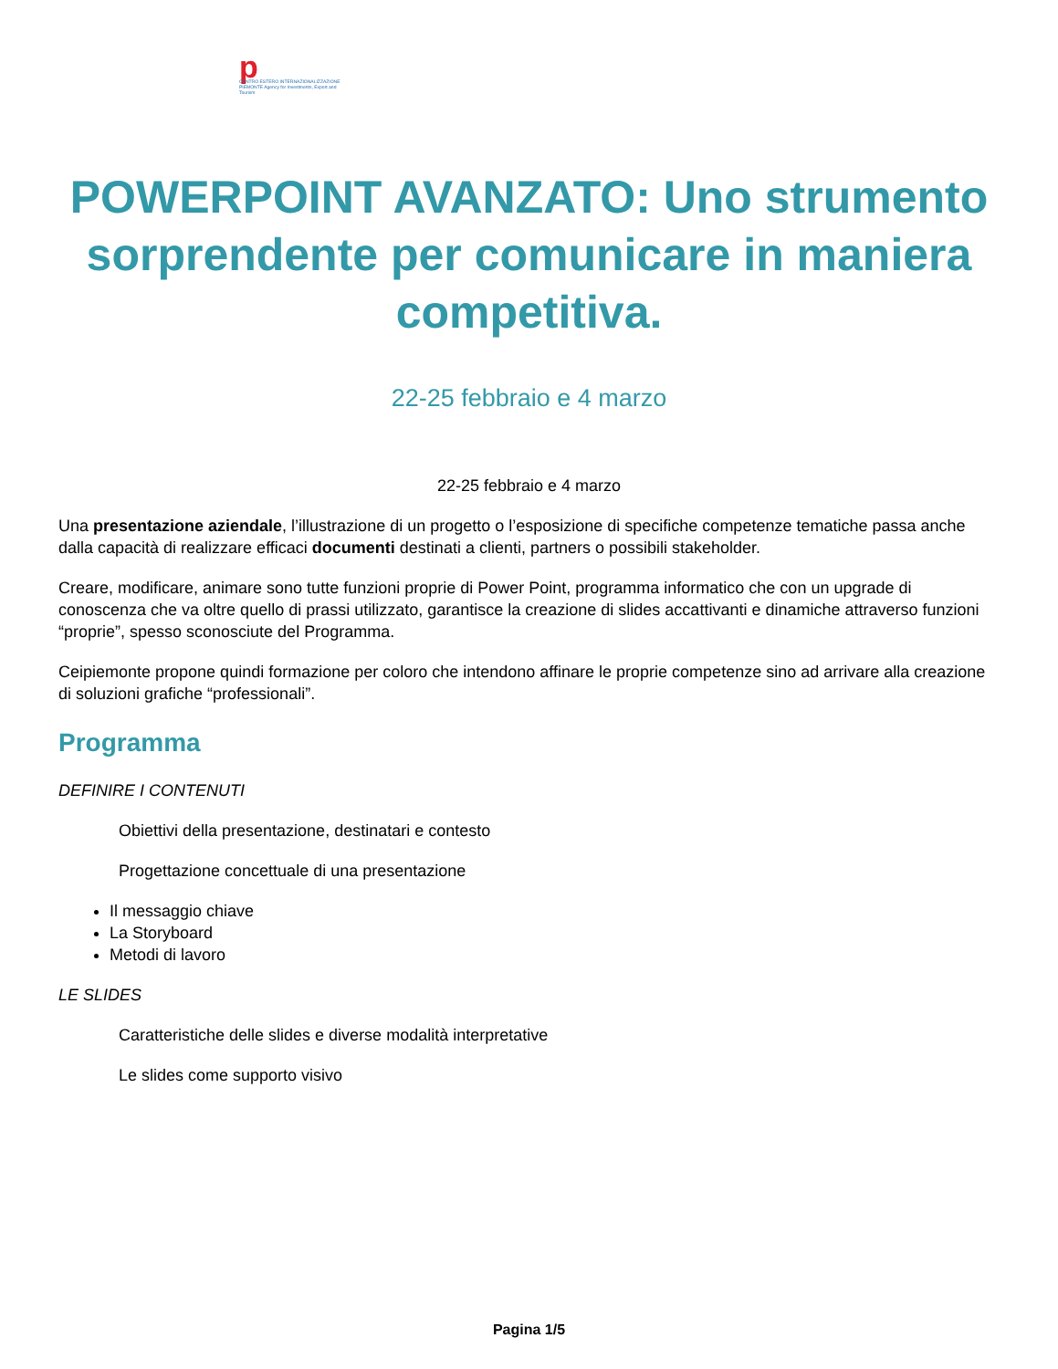p
CENTRO ESTERO INTERNAZIONALIZZAZIONE PIEMONTE Agency for Investments, Export and Tourism
POWERPOINT AVANZATO: Uno strumento sorprendente per comunicare in maniera competitiva.
22-25 febbraio e 4 marzo
22-25 febbraio e 4 marzo
Una presentazione aziendale, l’illustrazione di un progetto o l’esposizione di specifiche competenze tematiche passa anche dalla capacità di realizzare efficaci documenti destinati a clienti, partners o possibili stakeholder.
Creare, modificare, animare sono tutte funzioni proprie di Power Point, programma informatico che con un upgrade di conoscenza che va oltre quello di prassi utilizzato, garantisce la creazione di slides accattivanti e dinamiche attraverso funzioni “proprie”, spesso sconosciute del Programma.
Ceipiemonte propone quindi formazione per coloro che intendono affinare le proprie competenze sino ad arrivare alla creazione di soluzioni grafiche “professionali”.
Programma
DEFINIRE I CONTENUTI
Obiettivi della presentazione, destinatari e contesto
Progettazione concettuale di una presentazione
Il messaggio chiave
La Storyboard
Metodi di lavoro
LE SLIDES
Caratteristiche delle slides e diverse modalità interpretative
Le slides come supporto visivo
Pagina 1/5